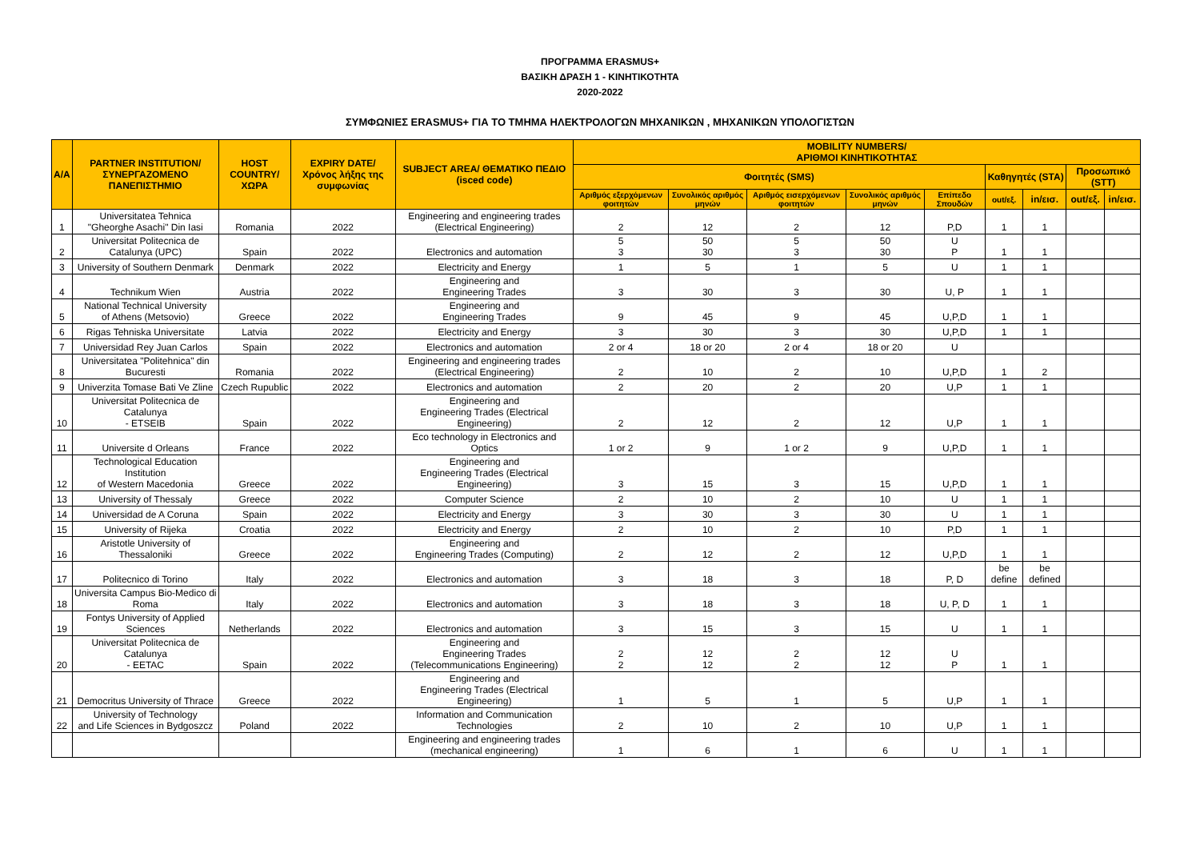ΠΡΟΓΡΑΜΜΑ ERASMUS+
ΒΑΣΙΚΗ ΔΡΑΣΗ 1 - ΚΙΝΗΤΙΚΟΤΗΤΑ
2020-2022
ΣΥΜΦΩΝΙΕΣ ERASMUS+ ΓΙΑ ΤΟ ΤΜΗΜΑ ΗΛΕΚΤΡΟΛΟΓΩΝ ΜΗΧΑΝΙΚΩΝ , ΜΗΧΑΝΙΚΩΝ ΥΠΟΛΟΓΙΣΤΩΝ
| A/A | PARTNER INSTITUTION/ ΣΥΝΕΡΓΑΖΟΜΕΝΟ ΠΑΝΕΠΙΣΤΗΜΙΟ | HOST COUNTRY/ ΧΩΡΑ | EXPIRY DATE/ Χρόνος λήξης της συμφωνίας | SUBJECT AREA/ ΘΕΜΑΤΙΚΟ ΠΕΔΙΟ (isced code) | MOBILITY NUMBERS/ ΑΡΙΘΜΟΙ ΚΙΝΗΤΙΚΟΤΗΤΑΣ | | | | | | | | |
| --- | --- | --- | --- | --- | --- | --- | --- | --- | --- | --- | --- | --- | --- |
| | | | | | Φοιτητές (SMS) | | | | | Καθηγητές (STA) | | Προσωπικό (STT) | |
| | | | | | Αριθμός εξερχόμενων φοιτητών | Συνολικός αριθμός μηνών | Αριθμός εισερχόμενων φοιτητών | Συνολικός αριθμός μηνών | Επίπεδο Σπουδών | out/εξ. | in/εισ. | out/εξ. | in/εισ. |
| 1 | Universitatea Tehnica "Gheorghe Asachi" Din Iasi | Romania | 2022 | Engineering and engineering trades (Electrical Engineering) | 2 | 12 | 2 | 12 | P,D | 1 | 1 | | |
| 2 | Universitat Politecnica de Catalunya (UPC) | Spain | 2022 | Electronics and automation | 5 3 | 50 30 | 5 3 | 50 30 | U P | 1 | 1 | | |
| 3 | University of Southern Denmark | Denmark | 2022 | Electricity and Energy | 1 | 5 | 1 | 5 | U | 1 | 1 | | |
| 4 | Technikum Wien | Austria | 2022 | Engineering and Engineering Trades | 3 | 30 | 3 | 30 | U, P | 1 | 1 | | |
| 5 | National Technical University of Athens (Metsovio) | Greece | 2022 | Engineering and Engineering Trades | 9 | 45 | 9 | 45 | U,P,D | 1 | 1 | | |
| 6 | Rigas Tehniska Universitate | Latvia | 2022 | Electricity and Energy | 3 | 30 | 3 | 30 | U,P,D | 1 | 1 | | |
| 7 | Universidad Rey Juan Carlos | Spain | 2022 | Electronics and automation | 2 or 4 | 18 or 20 | 2 or 4 | 18 or 20 | U | | | | |
| 8 | Universitatea "Politehnica" din Bucuresti | Romania | 2022 | Engineering and engineering trades (Electrical Engineering) | 2 | 10 | 2 | 10 | U,P,D | 1 | 2 | | |
| 9 | Univerzita Tomase Bati Ve Zline | Czech Rupublic | 2022 | Electronics and automation | 2 | 20 | 2 | 20 | U,P | 1 | 1 | | |
| 10 | Universitat Politecnica de Catalunya - ETSEIB | Spain | 2022 | Engineering and Engineering Trades (Electrical Engineering) | 2 | 12 | 2 | 12 | U,P | 1 | 1 | | |
| 11 | Universite d Orleans | France | 2022 | Eco technology in Electronics and Optics | 1 or 2 | 9 | 1 or 2 | 9 | U,P,D | 1 | 1 | | |
| 12 | Technological Education Institution of Western Macedonia | Greece | 2022 | Engineering and Engineering Trades (Electrical Engineering) | 3 | 15 | 3 | 15 | U,P,D | 1 | 1 | | |
| 13 | University of Thessaly | Greece | 2022 | Computer Science | 2 | 10 | 2 | 10 | U | 1 | 1 | | |
| 14 | Universidad de A Coruna | Spain | 2022 | Electricity and Energy | 3 | 30 | 3 | 30 | U | 1 | 1 | | |
| 15 | University of Rijeka | Croatia | 2022 | Electricity and Energy | 2 | 10 | 2 | 10 | P,D | 1 | 1 | | |
| 16 | Aristotle University of Thessaloniki | Greece | 2022 | Engineering and Engineering Trades (Computing) | 2 | 12 | 2 | 12 | U,P,D | 1 | 1 | | |
| 17 | Politecnico di Torino | Italy | 2022 | Electronics and automation | 3 | 18 | 3 | 18 | P, D | be define | be defined | | |
| 18 | Universita Campus Bio-Medico di Roma | Italy | 2022 | Electronics and automation | 3 | 18 | 3 | 18 | U, P, D | 1 | 1 | | |
| 19 | Fontys University of Applied Sciences | Netherlands | 2022 | Electronics and automation | 3 | 15 | 3 | 15 | U | 1 | 1 | | |
| 20 | Universitat Politecnica de Catalunya - EETAC | Spain | 2022 | Engineering and Engineering Trades (Telecommunications Engineering) | 2 2 | 12 12 | 2 2 | 12 12 | U P | 1 | 1 | | |
| 21 | Democritus University of Thrace | Greece | 2022 | Engineering and Engineering Trades (Electrical Engineering) | 1 | 5 | 1 | 5 | U,P | 1 | 1 | | |
| 22 | University of Technology and Life Sciences in Bydgoszcz | Poland | 2022 | Information and Communication Technologies | 2 | 10 | 2 | 10 | U,P | 1 | 1 | | |
| | | | | Engineering and engineering trades (mechanical engineering) | 1 | 6 | 1 | 6 | U | 1 | 1 | | |